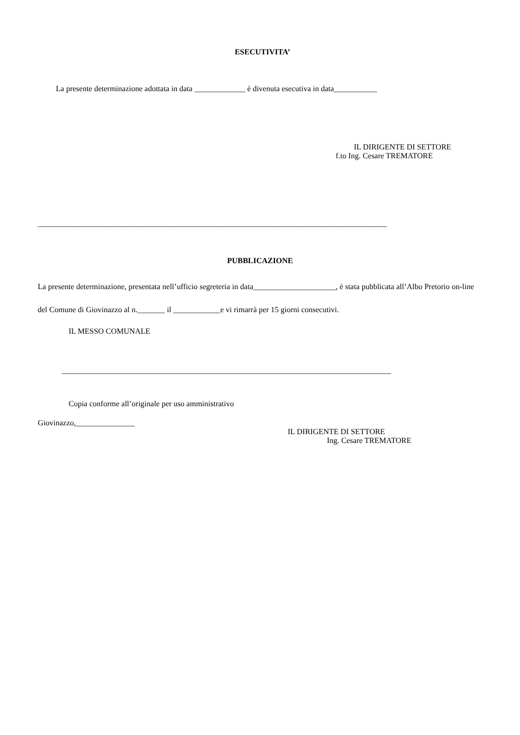ESECUTIVITA’
La presente determinazione adottata in data _____________ è divenuta esecutiva in data___________
IL DIRIGENTE DI SETTORE
f.to Ing. Cesare TREMATORE
_________________________________________________________________________________________
PUBBLICAZIONE
La presente determinazione, presentata nell’ufficio segreteria in data_____________________, è stata pubblicata all’Albo Pretorio on-line del Comune di Giovinazzo al n._______ il ____________e vi rimarrà per 15 giorni consecutivi.
IL MESSO COMUNALE
____________________________________________________________________________________
Copia conforme all’originale per uso amministrativo
Giovinazzo,_______________
IL DIRIGENTE DI SETTORE
Ing. Cesare TREMATORE